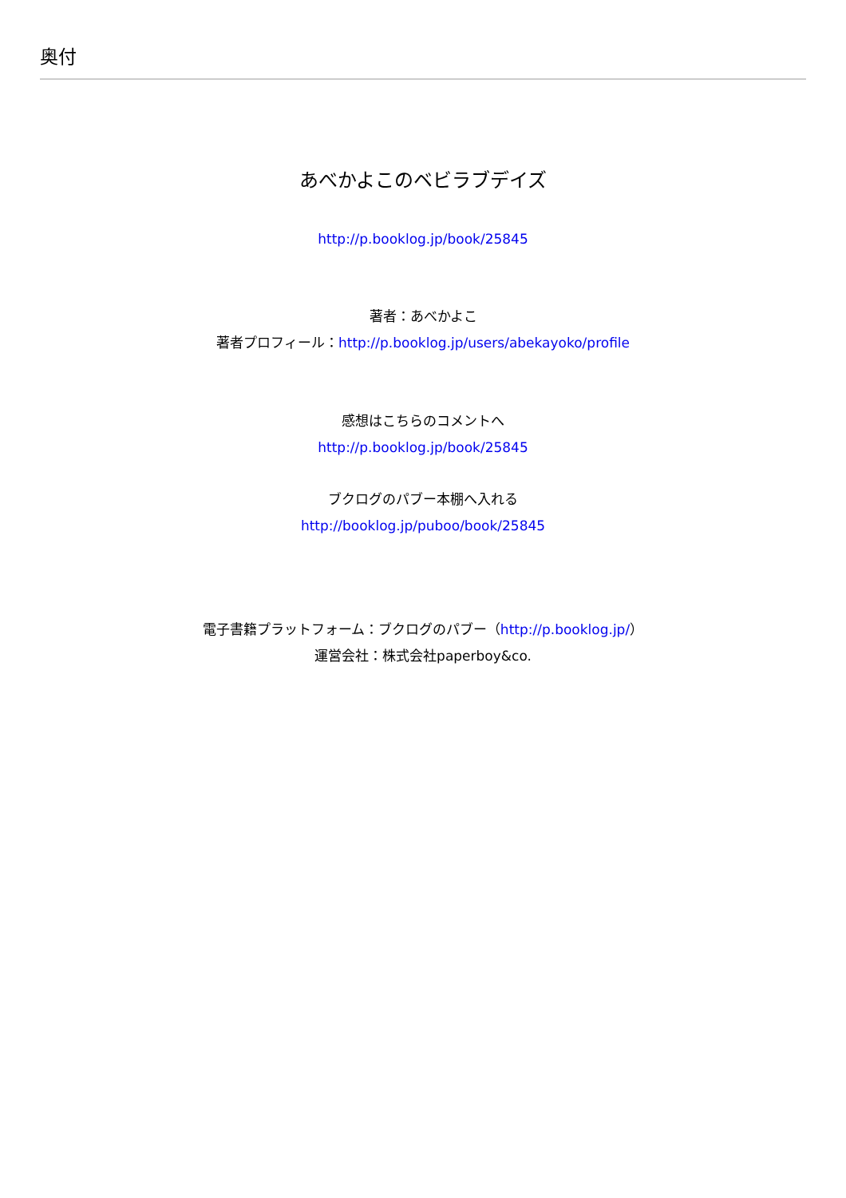奥付
あべかよこのベビラブデイズ
http://p.booklog.jp/book/25845
著者：あべかよこ
著者プロフィール：http://p.booklog.jp/users/abekayoko/profile
感想はこちらのコメントへ
http://p.booklog.jp/book/25845
ブクログのパブー本棚へ入れる
http://booklog.jp/puboo/book/25845
電子書籍プラットフォーム：ブクログのパブー（http://p.booklog.jp/）
運営会社：株式会社paperboy&co.